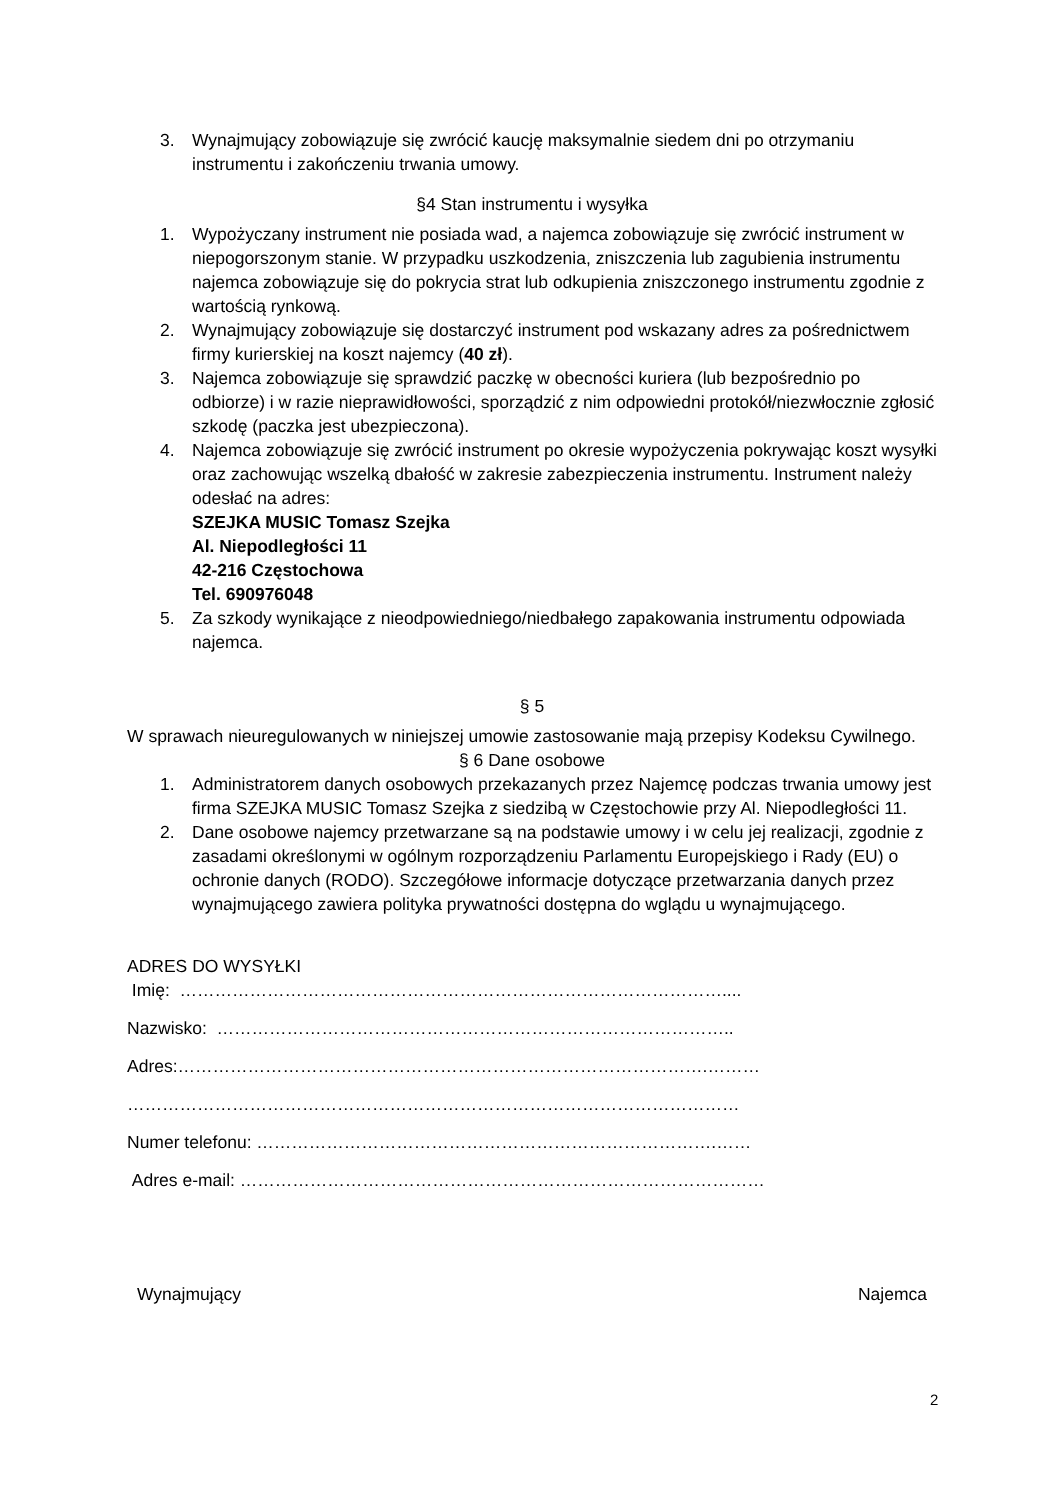3. Wynajmujący zobowiązuje się zwrócić kaucję maksymalnie siedem dni po otrzymaniu instrumentu i zakończeniu trwania umowy.
§4 Stan instrumentu i wysyłka
1. Wypożyczany instrument nie posiada wad, a najemca zobowiązuje się zwrócić instrument w niepogorszonym stanie. W przypadku uszkodzenia, zniszczenia lub zagubienia instrumentu najemca zobowiązuje się do pokrycia strat lub odkupienia zniszczonego instrumentu zgodnie z wartością rynkową.
2. Wynajmujący zobowiązuje się dostarczyć instrument pod wskazany adres za pośrednictwem firmy kurierskiej na koszt najemcy (40 zł).
3. Najemca zobowiązuje się sprawdzić paczkę w obecności kuriera (lub bezpośrednio po odbiorze) i w razie nieprawidłowości, sporządzić z nim odpowiedni protokół/niezwłocznie zgłosić szkodę (paczka jest ubezpieczona).
4. Najemca zobowiązuje się zwrócić instrument po okresie wypożyczenia pokrywając koszt wysyłki oraz zachowując wszelką dbałość w zakresie zabezpieczenia instrumentu. Instrument należy odesłać na adres:
SZEJKA MUSIC Tomasz Szejka
Al. Niepodległości 11
42-216 Częstochowa
Tel. 690976048
5. Za szkody wynikające z nieodpowiedniego/niedbałego zapakowania instrumentu odpowiada najemca.
§ 5
W sprawach nieuregulowanych w niniejszej umowie zastosowanie mają przepisy Kodeksu Cywilnego.
§ 6 Dane osobowe
1. Administratorem danych osobowych przekazanych przez Najemcę podczas trwania umowy jest firma SZEJKA MUSIC Tomasz Szejka z siedzibą w Częstochowie przy Al. Niepodległości 11.
2. Dane osobowe najemcy przetwarzane są na podstawie umowy i w celu jej realizacji, zgodnie z zasadami określonymi w ogólnym rozporządzeniu Parlamentu Europejskiego i Rady (EU) o ochronie danych (RODO). Szczegółowe informacje dotyczące przetwarzania danych przez wynajmującego zawiera polityka prywatności dostępna do wglądu u wynajmującego.
ADRES DO WYSYŁKI
Imię: …………………………………………………………………………………....
Nazwisko: ……………………………………………………………………………..
Adres:……………………………………………………………………………….………
……………………………………………………………………………………………
Numer telefonu: …………………………………………………………………….……
Adres e-mail: ………………………………………………………………………………
Wynajmujący Najemca
2